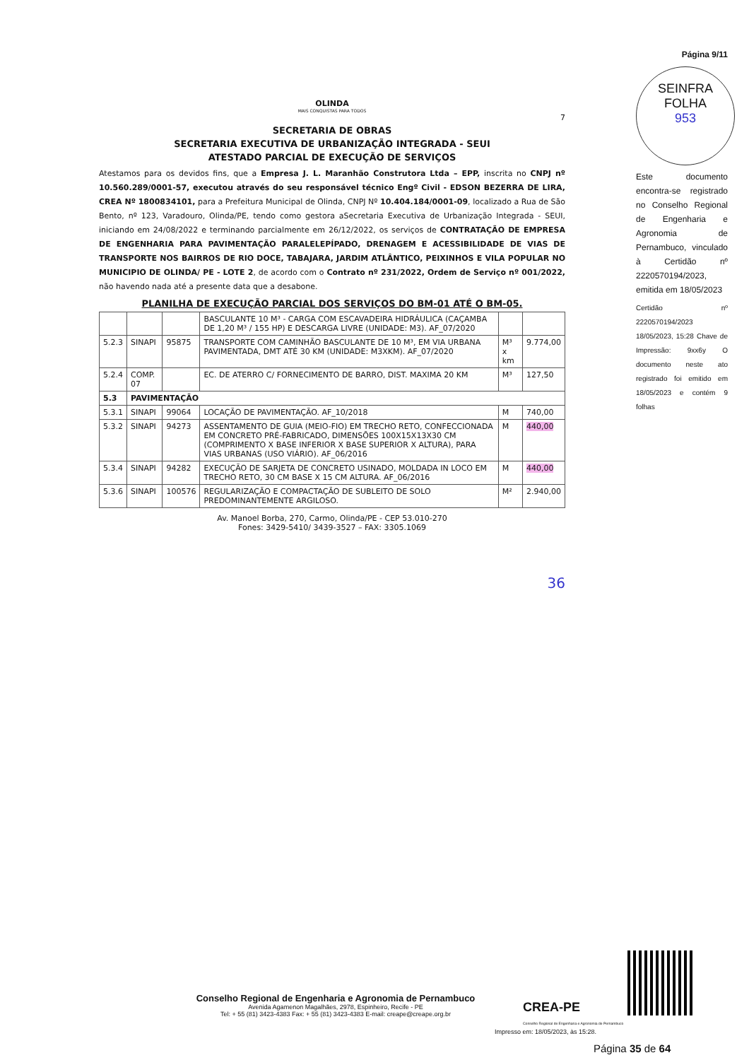Página 9/11
SEINFRA
FOLHA
953
Este documento encontra-se registrado no Conselho Regional de Engenharia e Agronomia de Pernambuco, vinculado à Certidão nº 2220570194/2023, emitida em 18/05/2023
Certidão nº 2220570194/2023 18/05/2023, 15:28 Chave de Impressão: 9xx6y O documento neste ato registrado foi emitido em 18/05/2023 e contém 9 folhas
OLINDA
MAIS CONQUISTAS PARA TODOS
7
SECRETARIA DE OBRAS
SECRETARIA EXECUTIVA DE URBANIZAÇÃO INTEGRADA - SEUI
ATESTADO PARCIAL DE EXECUÇÃO DE SERVIÇOS
Atestamos para os devidos fins, que a Empresa J. L. Maranhão Construtora Ltda – EPP, inscrita no CNPJ nº 10.560.289/0001-57, executou através do seu responsável técnico Engº Civil - EDSON BEZERRA DE LIRA, CREA Nº 1800834101, para a Prefeitura Municipal de Olinda, CNPJ Nº 10.404.184/0001-09, localizado a Rua de São Bento, nº 123, Varadouro, Olinda/PE, tendo como gestora aSecretaria Executiva de Urbanização Integrada - SEUI, iniciando em 24/08/2022 e terminando parcialmente em 26/12/2022, os serviços de CONTRATAÇÃO DE EMPRESA DE ENGENHARIA PARA PAVIMENTAÇÃO PARALELEPÍPADO, DRENAGEM E ACESSIBILIDADE DE VIAS DE TRANSPORTE NOS BAIRROS DE RIO DOCE, TABAJARA, JARDIM ATLÂNTICO, PEIXINHOS E VILA POPULAR NO MUNICIPIO DE OLINDA/ PE - LOTE 2, de acordo com o Contrato nº 231/2022, Ordem de Serviço nº 001/2022, não havendo nada até a presente data que a desabone.
PLANILHA DE EXECUÇÃO PARCIAL DOS SERVIÇOS DO BM-01 ATÉ O BM-05.
| | | | BASCULANTE 10 M³ - CARGA COM ESCAVADEIRA HIDRÁULICA (CAÇAMBA DE 1,20 M³ / 155 HP) E DESCARGA LIVRE (UNIDADE: M3). AF_07/2020 | | |
| 5.2.3 | SINAPI | 95875 | TRANSPORTE COM CAMINHÃO BASCULANTE DE 10 M³, EM VIA URBANA PAVIMENTADA, DMT ATÉ 30 KM (UNIDADE: M3XKM). AF_07/2020 | M³ x km | 9.774,00 |
| 5.2.4 | COMP. 07 | | EC. DE ATERRO C/ FORNECIMENTO DE BARRO, DIST. MAXIMA 20 KM | M³ | 127,50 |
| 5.3 | PAVIMENTAÇÃO | | | | |
| 5.3.1 | SINAPI | 99064 | LOCAÇÃO DE PAVIMENTAÇÃO. AF_10/2018 | M | 740,00 |
| 5.3.2 | SINAPI | 94273 | ASSENTAMENTO DE GUIA (MEIO-FIO) EM TRECHO RETO, CONFECCIONADA EM CONCRETO PRÉ-FABRICADO, DIMENSÕES 100X15X13X30 CM (COMPRIMENTO X BASE INFERIOR X BASE SUPERIOR X ALTURA), PARA VIAS URBANAS (USO VIÁRIO). AF_06/2016 | M | 440,00 |
| 5.3.4 | SINAPI | 94282 | EXECUÇÃO DE SARJETA DE CONCRETO USINADO, MOLDADA IN LOCO EM TRECHO RETO, 30 CM BASE X 15 CM ALTURA. AF_06/2016 | M | 440,00 |
| 5.3.6 | SINAPI | 100576 | REGULARIZAÇÃO E COMPACTAÇÃO DE SUBLEITO DE SOLO PREDOMINANTEMENTE ARGILOSO. | M² | 2.940,00 |
Av. Manoel Borba, 270, Carmo, Olinda/PE - CEP 53.010-270
Fones: 3429-5410/ 3439-3527 – FAX: 3305.1069
36
Conselho Regional de Engenharia e Agronomia de Pernambuco
Avenida Agamenon Magalhães, 2978, Espinheiro, Recife - PE
Tel: + 55 (81) 3423-4383 Fax: + 55 (81) 3423-4383 E-mail: creape@creape.org.br
CREA-PE
Conselho Regional de Engenharia e Agronomia de Pernambuco
Impresso em: 18/05/2023, às 15:28.
Página 35 de 64